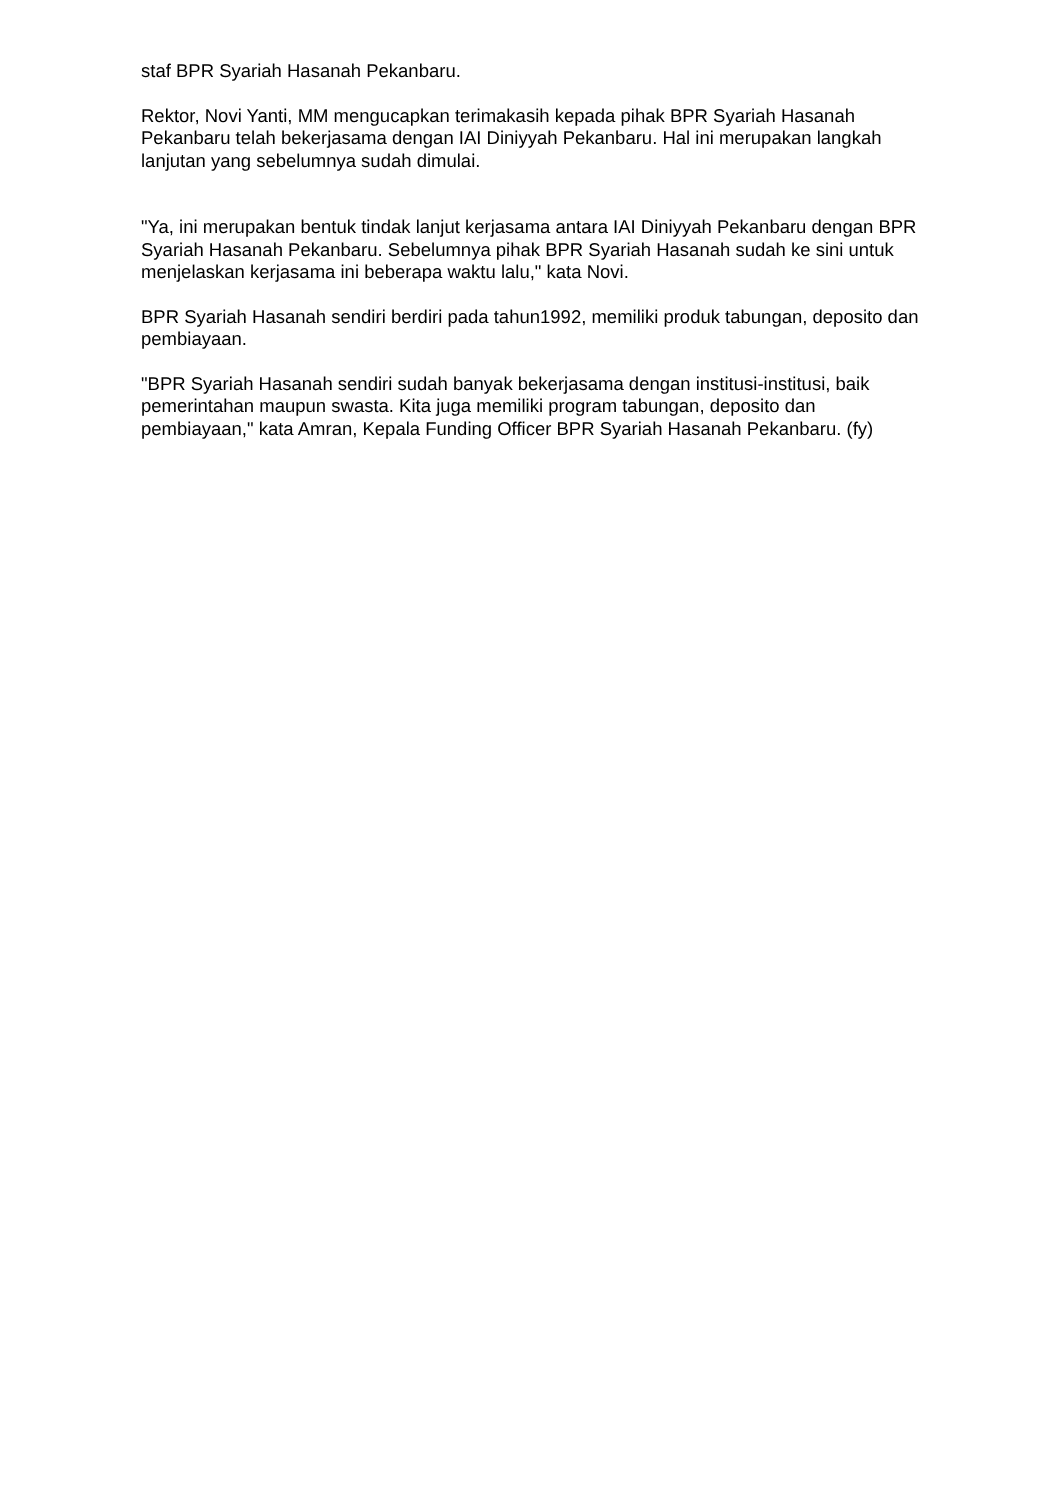staf BPR Syariah Hasanah Pekanbaru.
Rektor, Novi Yanti, MM mengucapkan terimakasih kepada pihak BPR Syariah Hasanah Pekanbaru telah bekerjasama dengan IAI Diniyyah Pekanbaru. Hal ini merupakan langkah lanjutan yang sebelumnya sudah dimulai.
"Ya, ini merupakan bentuk tindak lanjut kerjasama antara IAI Diniyyah Pekanbaru dengan BPR Syariah Hasanah Pekanbaru. Sebelumnya pihak BPR Syariah Hasanah sudah ke sini untuk menjelaskan kerjasama ini beberapa waktu lalu," kata Novi.
BPR Syariah Hasanah sendiri berdiri pada tahun1992, memiliki produk tabungan, deposito dan pembiayaan.
"BPR Syariah Hasanah sendiri sudah banyak bekerjasama dengan institusi-institusi, baik pemerintahan maupun swasta. Kita juga memiliki program tabungan, deposito dan pembiayaan," kata Amran, Kepala Funding Officer BPR Syariah Hasanah Pekanbaru. (fy)